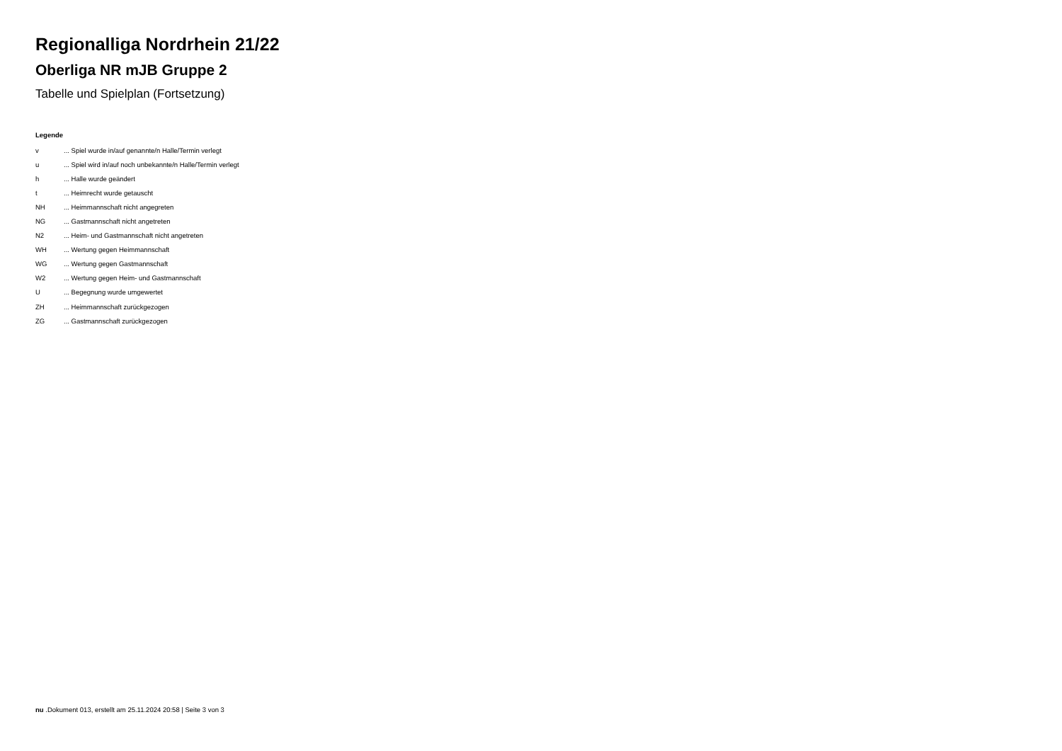Regionalliga Nordrhein 21/22
Oberliga NR mJB Gruppe 2
Tabelle und Spielplan (Fortsetzung)
Legende
| v | ... Spiel wurde in/auf genannte/n Halle/Termin verlegt |
| u | ... Spiel wird in/auf noch unbekannte/n Halle/Termin verlegt |
| h | ... Halle wurde geändert |
| t | ... Heimrecht wurde getauscht |
| NH | ... Heimmannschaft nicht angegreten |
| NG | ... Gastmannschaft nicht angetreten |
| N2 | ... Heim- und Gastmannschaft nicht angetreten |
| WH | ... Wertung gegen Heimmannschaft |
| WG | ... Wertung gegen Gastmannschaft |
| W2 | ... Wertung gegen Heim- und Gastmannschaft |
| U | ... Begegnung wurde umgewertet |
| ZH | ... Heimmannschaft zurückgezogen |
| ZG | ... Gastmannschaft zurückgezogen |
nu .Dokument 013, erstellt am 25.11.2024 20:58 | Seite 3 von 3